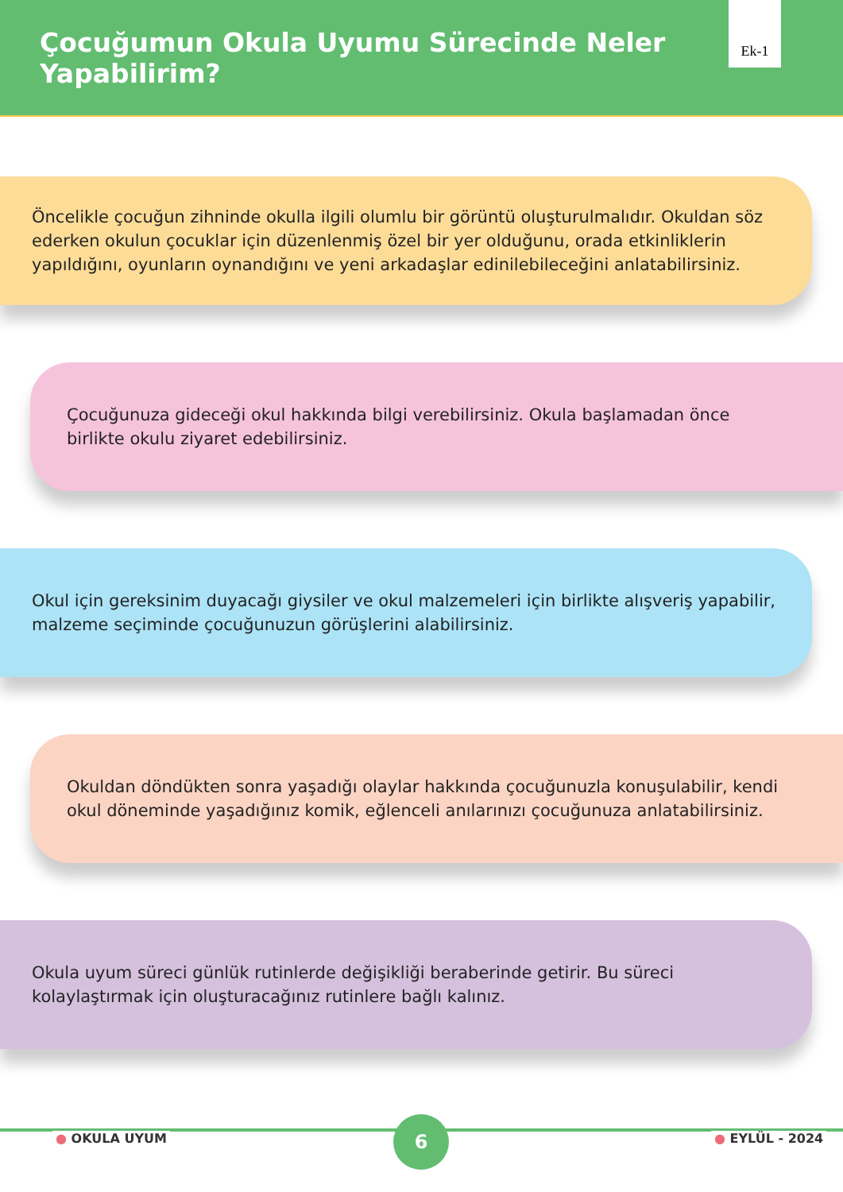Çocuğumun Okula Uyumu Sürecinde Neler Yapabilirim?
Ek-1
Öncelikle çocuğun zihninde okulla ilgili olumlu bir görüntü oluşturulmalıdır. Okuldan söz ederken okulun çocuklar için düzenlenmiş özel bir yer olduğunu, orada etkinliklerin yapıldığını, oyunların oynandığını ve yeni arkadaşlar edinilebileceğini anlatabilirsiniz.
Çocuğunuza gideceği okul hakkında bilgi verebilirsiniz. Okula başlamadan önce birlikte okulu ziyaret edebilirsiniz.
Okul için gereksinim duyacağı giysiler ve okul malzemeleri için birlikte alışveriş yapabilir, malzeme seçiminde çocuğunuzun görüşlerini alabilirsiniz.
Okuldan döndükten sonra yaşadığı olaylar hakkında çocuğunuzla konuşulabilir, kendi okul döneminde yaşadığınız komik, eğlenceli anılarınızı çocuğunuza anlatabilirsiniz.
Okula uyum süreci günlük rutinlerde değişikliği beraberinde getirir. Bu süreci kolaylaştırmak için oluşturacağınız rutinlere bağlı kalınız.
● OKULA UYUM
6
● EYLÜL - 2024